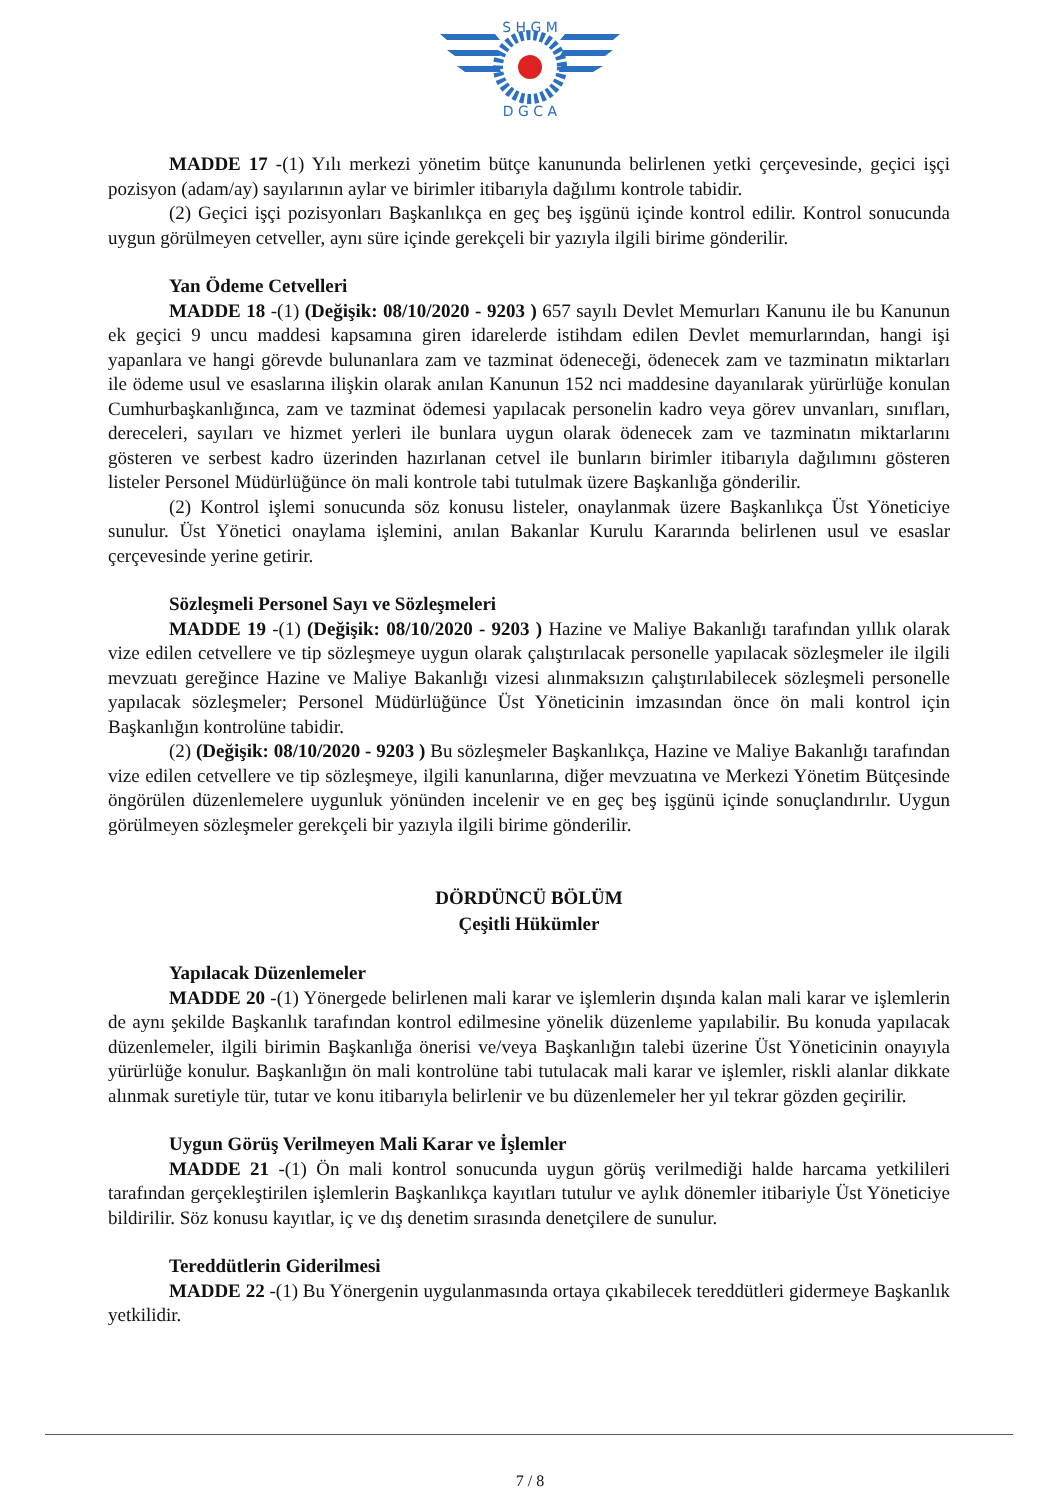S H G M
D G C A
MADDE 17 -(1) Yılı merkezi yönetim bütçe kanununda belirlenen yetki çerçevesinde, geçici işçi pozisyon (adam/ay) sayılarının aylar ve birimler itibarıyla dağılımı kontrole tabidir.
(2) Geçici işçi pozisyonları Başkanlıkça en geç beş işgünü içinde kontrol edilir. Kontrol sonucunda uygun görülmeyen cetveller, aynı süre içinde gerekçeli bir yazıyla ilgili birime gönderilir.
Yan Ödeme Cetvelleri
MADDE 18 -(1) (Değişik: 08/10/2020 - 9203 ) 657 sayılı Devlet Memurları Kanunu ile bu Kanunun ek geçici 9 uncu maddesi kapsamına giren idarelerde istihdam edilen Devlet memurlarından, hangi işi yapanlara ve hangi görevde bulunanlara zam ve tazminat ödeneceği, ödenecek zam ve tazminatın miktarları ile ödeme usul ve esaslarına ilişkin olarak anılan Kanunun 152 nci maddesine dayanılarak yürürlüğe konulan Cumhurbaşkanlığınca, zam ve tazminat ödemesi yapılacak personelin kadro veya görev unvanları, sınıfları, dereceleri, sayıları ve hizmet yerleri ile bunlara uygun olarak ödenecek zam ve tazminatın miktarlarını gösteren ve serbest kadro üzerinden hazırlanan cetvel ile bunların birimler itibarıyla dağılımını gösteren listeler Personel Müdürlüğünce ön mali kontrole tabi tutulmak üzere Başkanlığa gönderilir.
(2) Kontrol işlemi sonucunda söz konusu listeler, onaylanmak üzere Başkanlıkça Üst Yöneticiye sunulur. Üst Yönetici onaylama işlemini, anılan Bakanlar Kurulu Kararında belirlenen usul ve esaslar çerçevesinde yerine getirir.
Sözleşmeli Personel Sayı ve Sözleşmeleri
MADDE 19 -(1) (Değişik: 08/10/2020 - 9203 ) Hazine ve Maliye Bakanlığı tarafından yıllık olarak vize edilen cetvellere ve tip sözleşmeye uygun olarak çalıştırılacak personelle yapılacak sözleşmeler ile ilgili mevzuatı gereğince Hazine ve Maliye Bakanlığı vizesi alınmaksızın çalıştırılabilecek sözleşmeli personelle yapılacak sözleşmeler; Personel Müdürlüğünce Üst Yöneticinin imzasından önce ön mali kontrol için Başkanlığın kontrolüne tabidir.
(2) (Değişik: 08/10/2020 - 9203 ) Bu sözleşmeler Başkanlıkça, Hazine ve Maliye Bakanlığı tarafından vize edilen cetvellere ve tip sözleşmeye, ilgili kanunlarına, diğer mevzuatına ve Merkezi Yönetim Bütçesinde öngörülen düzenlemelere uygunluk yönünden incelenir ve en geç beş işgünü içinde sonuçlandırılır. Uygun görülmeyen sözleşmeler gerekçeli bir yazıyla ilgili birime gönderilir.
DÖRDÜNCÜ BÖLÜM
Çeşitli Hükümler
Yapılacak Düzenlemeler
MADDE 20 -(1) Yönergede belirlenen mali karar ve işlemlerin dışında kalan mali karar ve işlemlerin de aynı şekilde Başkanlık tarafından kontrol edilmesine yönelik düzenleme yapılabilir. Bu konuda yapılacak düzenlemeler, ilgili birimin Başkanlığa önerisi ve/veya Başkanlığın talebi üzerine Üst Yöneticinin onayıyla yürürlüğe konulur. Başkanlığın ön mali kontrolüne tabi tutulacak mali karar ve işlemler, riskli alanlar dikkate alınmak suretiyle tür, tutar ve konu itibarıyla belirlenir ve bu düzenlemeler her yıl tekrar gözden geçirilir.
Uygun Görüş Verilmeyen Mali Karar ve İşlemler
MADDE 21 -(1) Ön mali kontrol sonucunda uygun görüş verilmediği halde harcama yetkilileri tarafından gerçekleştirilen işlemlerin Başkanlıkça kayıtları tutulur ve aylık dönemler itibariyle Üst Yöneticiye bildirilir. Söz konusu kayıtlar, iç ve dış denetim sırasında denetçilere de sunulur.
Tereddütlerin Giderilmesi
MADDE 22 -(1) Bu Yönergenin uygulanmasında ortaya çıkabilecek tereddütleri gidermeye Başkanlık yetkilidir.
7 / 8